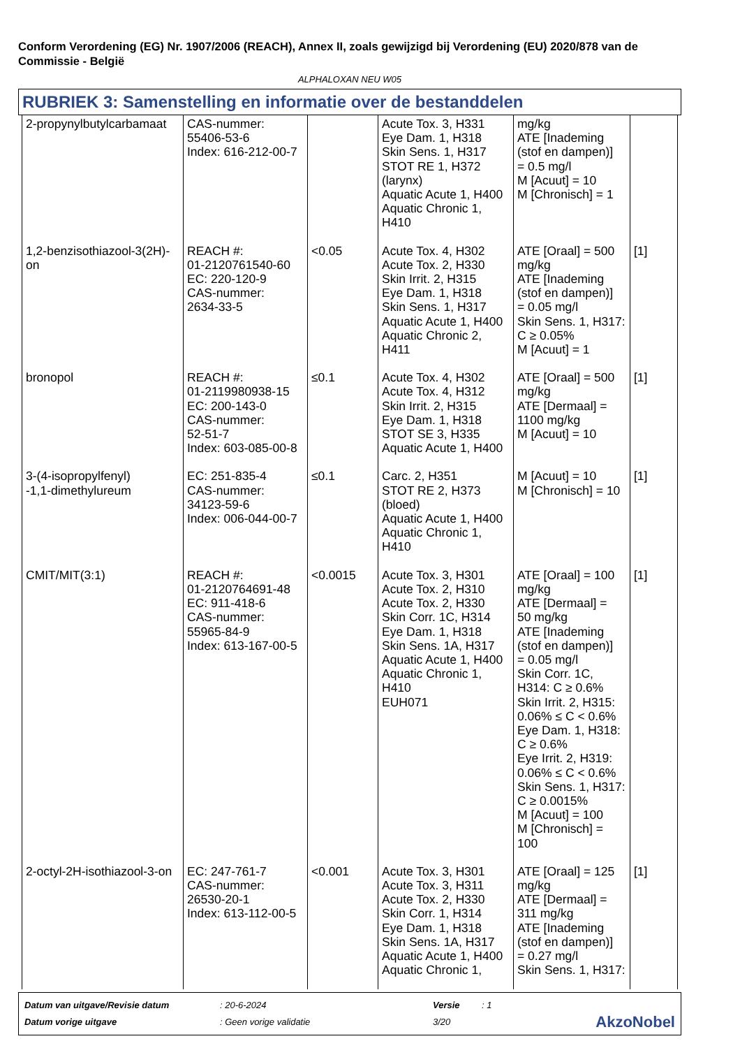Conform Verordening (EG) Nr. 1907/2006 (REACH), Annex II, zoals gewijzigd bij Verordening (EU) 2020/878 van de Commissie - België
ALPHALOXAN NEU W05
RUBRIEK 3: Samenstelling en informatie over de bestanddelen
| 2-propynylbutylcarbamaat | CAS-nummer: 55406-53-6 Index: 616-212-00-7 | | Acute Tox. 3, H331 Eye Dam. 1, H318 Skin Sens. 1, H317 STOT RE 1, H372 (larynx) Aquatic Acute 1, H400 Aquatic Chronic 1, H410 | mg/kg ATE [Inademing (stof en dampen)] = 0.5 mg/l M [Acuut] = 10 M [Chronisch] = 1 | |
| 1,2-benzisothiazool-3(2H)-on | REACH #: 01-2120761540-60 EC: 220-120-9 CAS-nummer: 2634-33-5 | <0.05 | Acute Tox. 4, H302 Acute Tox. 2, H330 Skin Irrit. 2, H315 Eye Dam. 1, H318 Skin Sens. 1, H317 Aquatic Acute 1, H400 Aquatic Chronic 2, H411 | ATE [Oraal] = 500 mg/kg ATE [Inademing (stof en dampen)] = 0.05 mg/l Skin Sens. 1, H317: C ≥ 0.05% M [Acuut] = 1 | [1] |
| bronopol | REACH #: 01-2119980938-15 EC: 200-143-0 CAS-nummer: 52-51-7 Index: 603-085-00-8 | ≤0.1 | Acute Tox. 4, H302 Acute Tox. 4, H312 Skin Irrit. 2, H315 Eye Dam. 1, H318 STOT SE 3, H335 Aquatic Acute 1, H400 | ATE [Oraal] = 500 mg/kg ATE [Dermaal] = 1100 mg/kg M [Acuut] = 10 | [1] |
| 3-(4-isopropylfenyl) -1,1-dimethylureum | EC: 251-835-4 CAS-nummer: 34123-59-6 Index: 006-044-00-7 | ≤0.1 | Carc. 2, H351 STOT RE 2, H373 (bloed) Aquatic Acute 1, H400 Aquatic Chronic 1, H410 | M [Acuut] = 10 M [Chronisch] = 10 | [1] |
| CMIT/MIT(3:1) | REACH #: 01-2120764691-48 EC: 911-418-6 CAS-nummer: 55965-84-9 Index: 613-167-00-5 | <0.0015 | Acute Tox. 3, H301 Acute Tox. 2, H310 Acute Tox. 2, H330 Skin Corr. 1C, H314 Eye Dam. 1, H318 Skin Sens. 1A, H317 Aquatic Acute 1, H400 Aquatic Chronic 1, H410 EUH071 | ATE [Oraal] = 100 mg/kg ATE [Dermaal] = 50 mg/kg ATE [Inademing (stof en dampen)] = 0.05 mg/l Skin Corr. 1C, H314: C ≥ 0.6% Skin Irrit. 2, H315: 0.06% ≤ C < 0.6% Eye Dam. 1, H318: C ≥ 0.6% Eye Irrit. 2, H319: 0.06% ≤ C < 0.6% Skin Sens. 1, H317: C ≥ 0.0015% M [Acuut] = 100 M [Chronisch] = 100 | [1] |
| 2-octyl-2H-isothiazool-3-on | EC: 247-761-7 CAS-nummer: 26530-20-1 Index: 613-112-00-5 | <0.001 | Acute Tox. 3, H301 Acute Tox. 3, H311 Acute Tox. 2, H330 Skin Corr. 1, H314 Eye Dam. 1, H318 Skin Sens. 1A, H317 Aquatic Acute 1, H400 Aquatic Chronic 1, | ATE [Oraal] = 125 mg/kg ATE [Dermaal] = 311 mg/kg ATE [Inademing (stof en dampen)] = 0.27 mg/l Skin Sens. 1, H317: | [1] |
| Datum van uitgave/Revisie datum | : 20-6-2024 | Versie | : 1 | |
| Datum vorige uitgave | : Geen vorige validatie | 3/20 | | AkzoNobel |